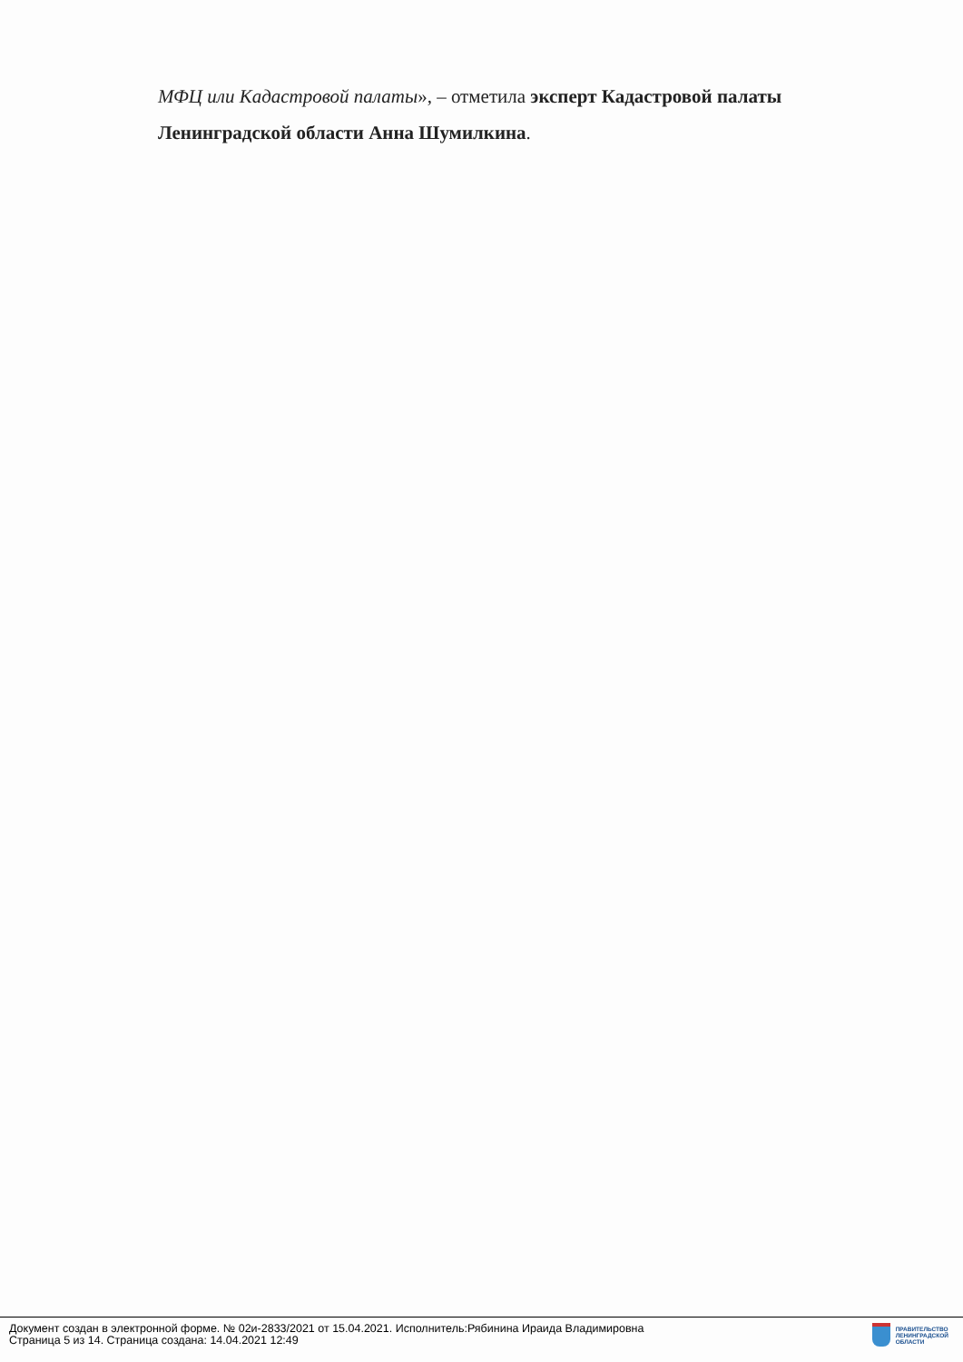МФЦ или Кадастровой палаты», – отметила эксперт Кадастровой палаты Ленинградской области Анна Шумилкина.
Документ создан в электронной форме. № 02и-2833/2021 от 15.04.2021. Исполнитель:Рябинина Ираида Владимировна
Страница 5 из 14. Страница создана: 14.04.2021 12:49
ПРАВИТЕЛЬСТВО
ЛЕНИНГРАДСКОЙ
ОБЛАСТИ